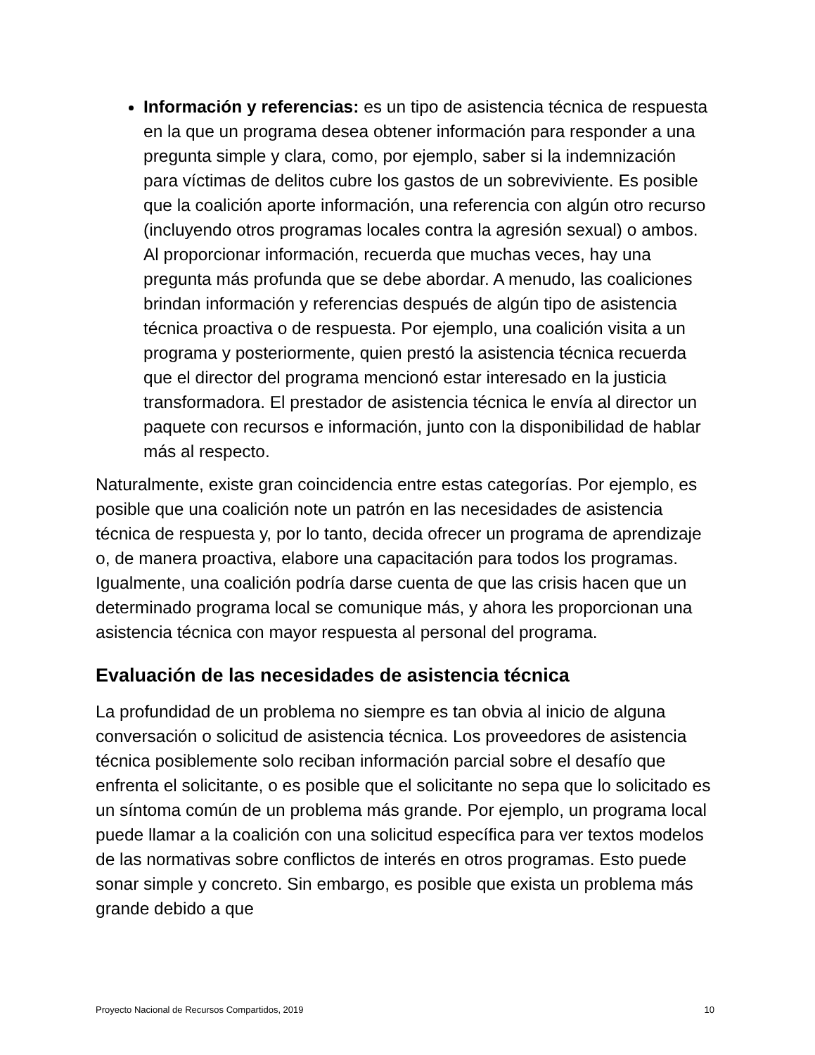Información y referencias: es un tipo de asistencia técnica de respuesta en la que un programa desea obtener información para responder a una pregunta simple y clara, como, por ejemplo, saber si la indemnización para víctimas de delitos cubre los gastos de un sobreviviente. Es posible que la coalición aporte información, una referencia con algún otro recurso (incluyendo otros programas locales contra la agresión sexual) o ambos. Al proporcionar información, recuerda que muchas veces, hay una pregunta más profunda que se debe abordar. A menudo, las coaliciones brindan información y referencias después de algún tipo de asistencia técnica proactiva o de respuesta. Por ejemplo, una coalición visita a un programa y posteriormente, quien prestó la asistencia técnica recuerda que el director del programa mencionó estar interesado en la justicia transformadora. El prestador de asistencia técnica le envía al director un paquete con recursos e información, junto con la disponibilidad de hablar más al respecto.
Naturalmente, existe gran coincidencia entre estas categorías. Por ejemplo, es posible que una coalición note un patrón en las necesidades de asistencia técnica de respuesta y, por lo tanto, decida ofrecer un programa de aprendizaje o, de manera proactiva, elabore una capacitación para todos los programas. Igualmente, una coalición podría darse cuenta de que las crisis hacen que un determinado programa local se comunique más, y ahora les proporcionan una asistencia técnica con mayor respuesta al personal del programa.
Evaluación de las necesidades de asistencia técnica
La profundidad de un problema no siempre es tan obvia al inicio de alguna conversación o solicitud de asistencia técnica. Los proveedores de asistencia técnica posiblemente solo reciban información parcial sobre el desafío que enfrenta el solicitante, o es posible que el solicitante no sepa que lo solicitado es un síntoma común de un problema más grande. Por ejemplo, un programa local puede llamar a la coalición con una solicitud específica para ver textos modelos de las normativas sobre conflictos de interés en otros programas. Esto puede sonar simple y concreto. Sin embargo, es posible que exista un problema más grande debido a que
Proyecto Nacional de Recursos Compartidos, 2019 10